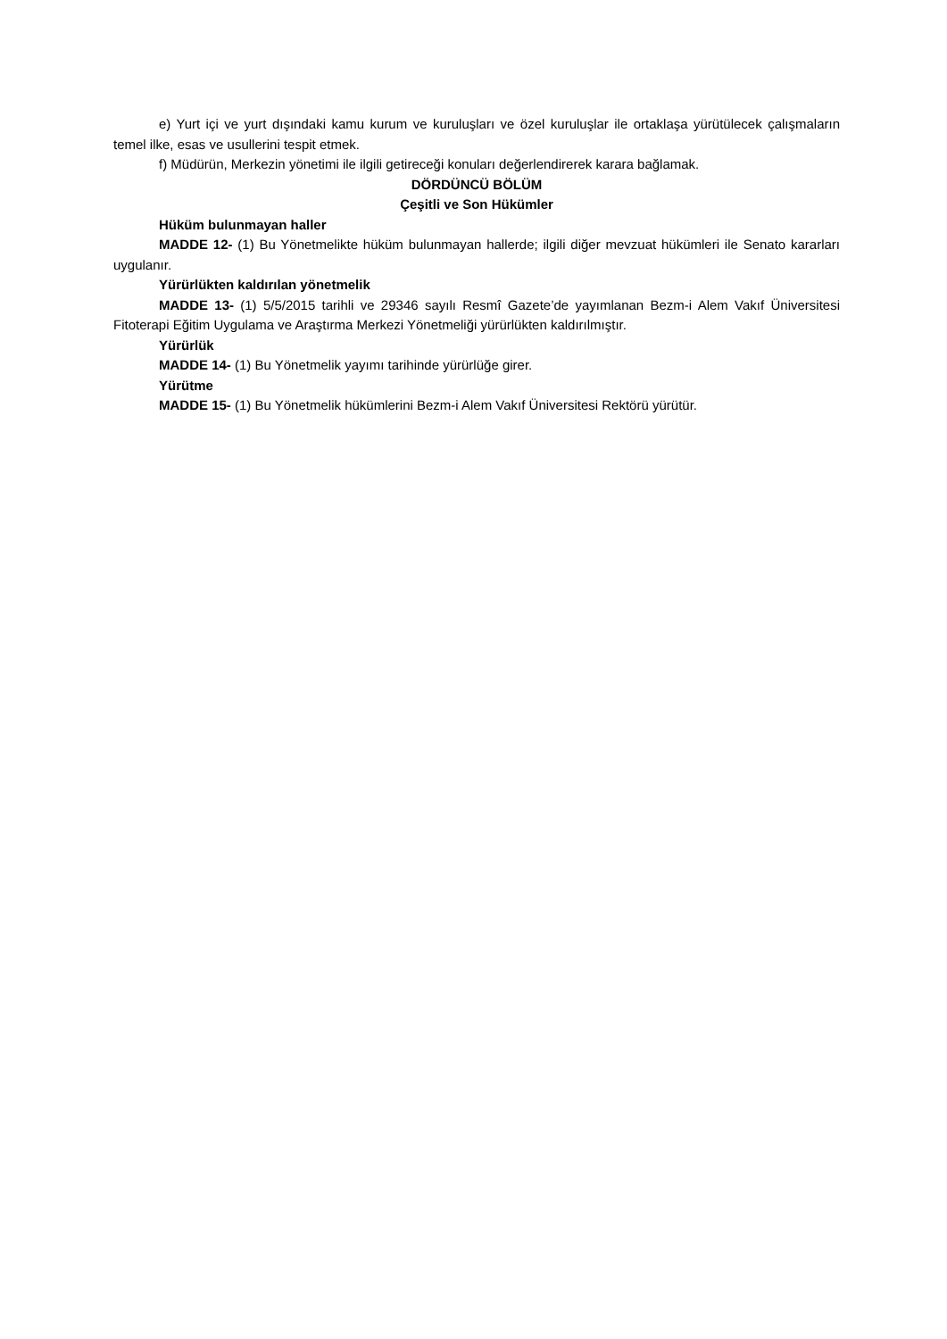e) Yurt içi ve yurt dışındaki kamu kurum ve kuruluşları ve özel kuruluşlar ile ortaklaşa yürütülecek çalışmaların temel ilke, esas ve usullerini tespit etmek.
f) Müdürün, Merkezin yönetimi ile ilgili getireceği konuları değerlendirerek karara bağlamak.
DÖRDÜNCÜ BÖLÜM
Çeşitli ve Son Hükümler
Hüküm bulunmayan haller
MADDE 12- (1) Bu Yönetmelikte hüküm bulunmayan hallerde; ilgili diğer mevzuat hükümleri ile Senato kararları uygulanır.
Yürürlükten kaldırılan yönetmelik
MADDE 13- (1) 5/5/2015 tarihli ve 29346 sayılı Resmî Gazete’de yayımlanan Bezm-i Alem Vakıf Üniversitesi Fitoterapi Eğitim Uygulama ve Araştırma Merkezi Yönetmeliği yürürlükten kaldırılmıştır.
Yürürlük
MADDE 14- (1) Bu Yönetmelik yayımı tarihinde yürürlüğe girer.
Yürütme
MADDE 15- (1) Bu Yönetmelik hükümlerini Bezm-i Alem Vakıf Üniversitesi Rektörü yürütür.